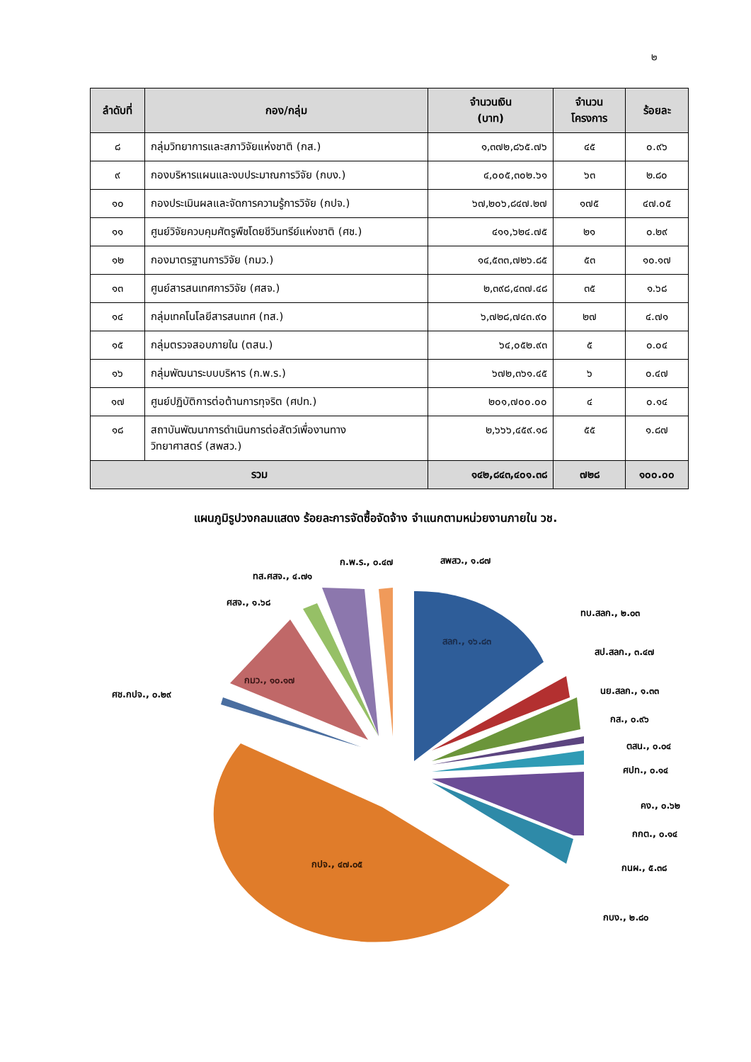๒
| ลำดับที่ | กอง/กลุ่ม | จำนวนเงิน (บาท) | จำนวน โครงการ | ร้อยละ |
| --- | --- | --- | --- | --- |
| ๘ | กลุ่มวิทยาการและสภาวิจัยแห่งชาติ (กส.) | ๑,๓๗๒,๘๖๕.๗๖ | ๔๕ | ๐.๙๖ |
| ๙ | กองบริหารแผนและงบประมาณการวิจัย (กบง.) | ๔,๐๐๕,๓๐๒.๖๑ | ๖๓ | ๒.๘๐ |
| ๑๐ | กองประเมินผลและจัดการความรู้การวิจัย (กปจ.) | ๖๗,๒๐๖,๘๔๗.๒๗ | ๑๗๕ | ๔๗.๐๕ |
| ๑๑ | ศูนย์วิจัยควบคุมศัตรูพืชโดยชีวินทรีย์แห่งชาติ (ศช.) | ๔๑๑,๖๒๔.๗๕ | ๒๑ | ๐.๒๙ |
| ๑๒ | กองมาตรฐานการวิจัย (กมว.) | ๑๔,๕๓๓,๗๒๖.๘๕ | ๕๓ | ๑๐.๑๗ |
| ๑๓ | ศูนย์สารสนเทศการวิจัย (ศสจ.) | ๒,๓๙๘,๔๓๗.๔๘ | ๓๕ | ๑.๖๘ |
| ๑๔ | กลุ่มเทคโนโลยีสารสนเทศ (ทส.) | ๖,๗๒๘,๗๔๓.๙๐ | ๒๗ | ๔.๗๑ |
| ๑๕ | กลุ่มตรวจสอบภายใน (ตสน.) | ๖๔,๐๕๒.๙๓ | ๕ | ๐.๐๔ |
| ๑๖ | กลุ่มพัฒนาระบบบริหาร (ก.พ.ร.) | ๖๗๒,๓๖๑.๔๕ | ๖ | ๐.๔๗ |
| ๑๗ | ศูนย์ปฏิบัติการต่อต้านการทุจริต (ศปท.) | ๒๐๑,๗๐๐.๐๐ | ๔ | ๐.๑๔ |
| ๑๘ | สถาบันพัฒนาการดำเนินการต่อสัตว์เพื่องานทาง วิทยาศาสตร์ (สพสว.) | ๒,๖๖๖,๔๕๙.๑๘ | ๕๕ | ๑.๘๗ |
| รวม | | ๑๔๒,๘๔๓,๔๐๑.๓๘ | ๗๒๘ | ๑๐๐.๐๐ |
แผนภูมิรูปวงกลมแสดง ร้อยละการจัดซื้อจัดจ้าง จำแนกตามหน่วยงานภายใน วช.
สลก., ๑๖.๘๓
กมว., ๑๐.๑๗
กปจ., ๔๗.๐๕
ก.พ.ร., ๐.๔๗
สพสว., ๑.๘๗
ทส.ศสจ., ๔.๗๑
ศสจ., ๑.๖๘
ศช.กปจ., ๐.๒๙
ทบ.สลก., ๒.๐๓
สป.สลก., ๓.๔๗
นย.สลก., ๑.๓๓
กส., ๐.๙๖
ตสน., ๐.๐๔
ศปท., ๐.๑๔
คง., ๐.๖๒
กกต., ๐.๑๔
กนผ., ๕.๓๘
กบง., ๒.๘๐